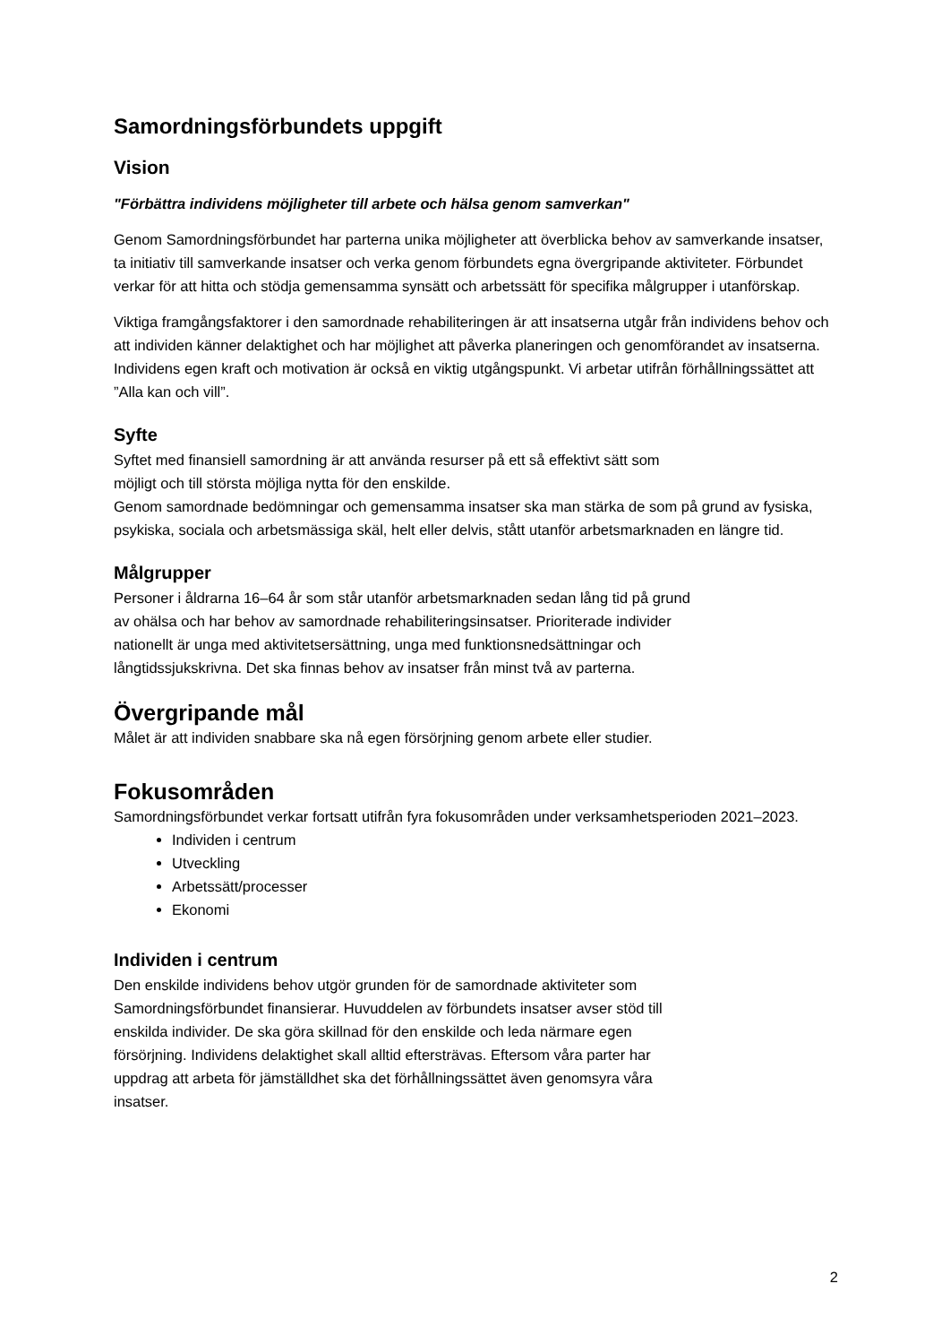Samordningsförbundets uppgift
Vision
"Förbättra individens möjligheter till arbete och hälsa genom samverkan"
Genom Samordningsförbundet har parterna unika möjligheter att överblicka behov av samverkande insatser, ta initiativ till samverkande insatser och verka genom förbundets egna övergripande aktiviteter. Förbundet verkar för att hitta och stödja gemensamma synsätt och arbetssätt för specifika målgrupper i utanförskap.
Viktiga framgångsfaktorer i den samordnade rehabiliteringen är att insatserna utgår från individens behov och att individen känner delaktighet och har möjlighet att påverka planeringen och genomförandet av insatserna. Individens egen kraft och motivation är också en viktig utgångspunkt. Vi arbetar utifrån förhållningssättet att ”Alla kan och vill”.
Syfte
Syftet med finansiell samordning är att använda resurser på ett så effektivt sätt som
möjligt och till största möjliga nytta för den enskilde.
Genom samordnade bedömningar och gemensamma insatser ska man stärka de som på grund av fysiska, psykiska, sociala och arbetsmässiga skäl, helt eller delvis, stått utanför arbetsmarknaden en längre tid.
Målgrupper
Personer i åldrarna 16–64 år som står utanför arbetsmarknaden sedan lång tid på grund
av ohälsa och har behov av samordnade rehabiliteringsinsatser. Prioriterade individer
nationellt är unga med aktivitetsersättning, unga med funktionsnedsättningar och
långtidssjukskrivna. Det ska finnas behov av insatser från minst två av parterna.
Övergripande mål
Målet är att individen snabbare ska nå egen försörjning genom arbete eller studier.
Fokusområden
Samordningsförbundet verkar fortsatt utifrån fyra fokusområden under verksamhetsperioden 2021–2023.
Individen i centrum
Utveckling
Arbetssätt/processer
Ekonomi
Individen i centrum
Den enskilde individens behov utgör grunden för de samordnade aktiviteter som
Samordningsförbundet finansierar. Huvuddelen av förbundets insatser avser stöd till
enskilda individer. De ska göra skillnad för den enskilde och leda närmare egen
försörjning. Individens delaktighet skall alltid eftersträvas. Eftersom våra parter har
uppdrag att arbeta för jämställdhet ska det förhållningssättet även genomsyra våra
insatser.
2